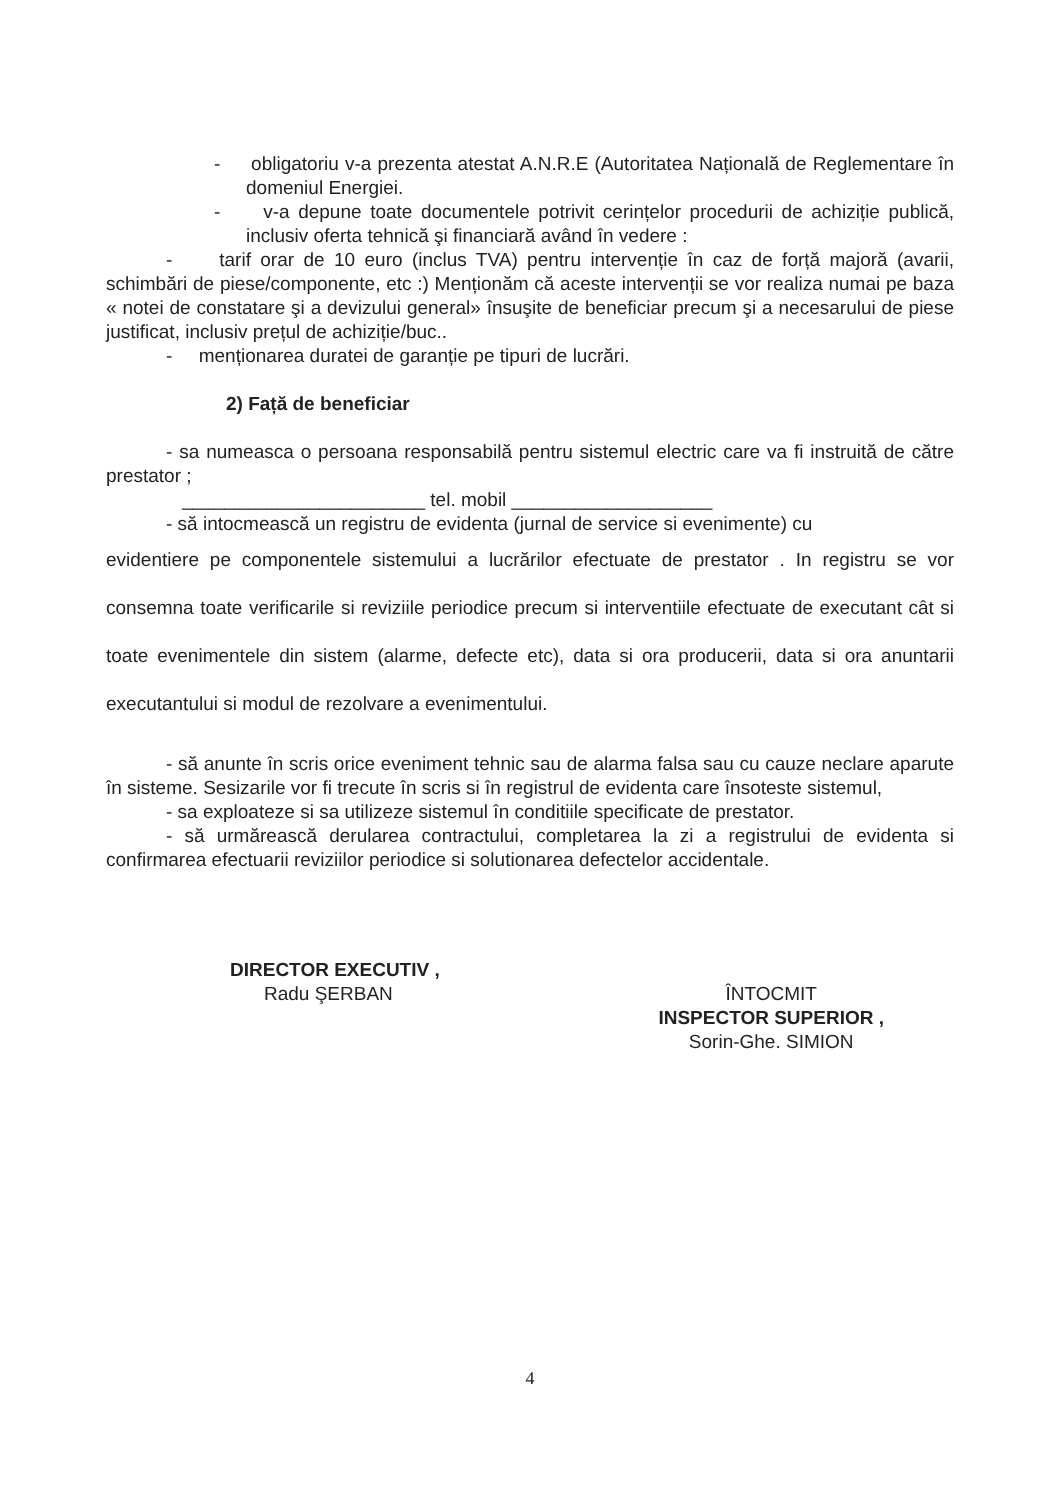- obligatoriu v-a prezenta atestat A.N.R.E (Autoritatea Națională de Reglementare în domeniul Energiei.
- v-a depune toate documentele potrivit cerințelor procedurii de achiziție publică, inclusiv oferta tehnică şi financiară având în vedere :
- tarif orar de 10 euro (inclus TVA) pentru intervenție în caz de forță majoră (avarii, schimbări de piese/componente, etc :) Menționăm că aceste intervenții se vor realiza numai pe baza « notei de constatare şi a devizului general» însuşite de beneficiar precum şi a necesarului de piese justificat, inclusiv prețul de achiziție/buc..
- menționarea duratei de garanție pe tipuri de lucrări.
2) Față de beneficiar
- sa numeasca o persoana responsabilă pentru sistemul electric care va fi instruită de către prestator ;
_______________________ tel. mobil ___________________
- să intocmească un registru de evidenta (jurnal de service si evenimente) cu
evidentiere pe componentele sistemului a lucrărilor efectuate de prestator . In registru se vor consemna toate verificarile si reviziile periodice precum si interventiile efectuate de executant cât si toate evenimentele din sistem (alarme, defecte etc), data si ora producerii, data si ora anuntarii executantului si modul de rezolvare a evenimentului.
- să anunte în scris orice eveniment tehnic sau de alarma falsa sau cu cauze neclare aparute în sisteme. Sesizarile vor fi trecute în scris si în registrul de evidenta care însoteste sistemul,
- sa exploateze si sa utilizeze sistemul în conditiile specificate de prestator.
- să urmărească derularea contractului, completarea la zi a registrului de evidenta si confirmarea efectuarii reviziilor periodice si solutionarea defectelor accidentale.
DIRECTOR EXECUTIV ,
Radu ŞERBAN
ÎNTOCMIT
INSPECTOR SUPERIOR ,
Sorin-Ghe. SIMION
4